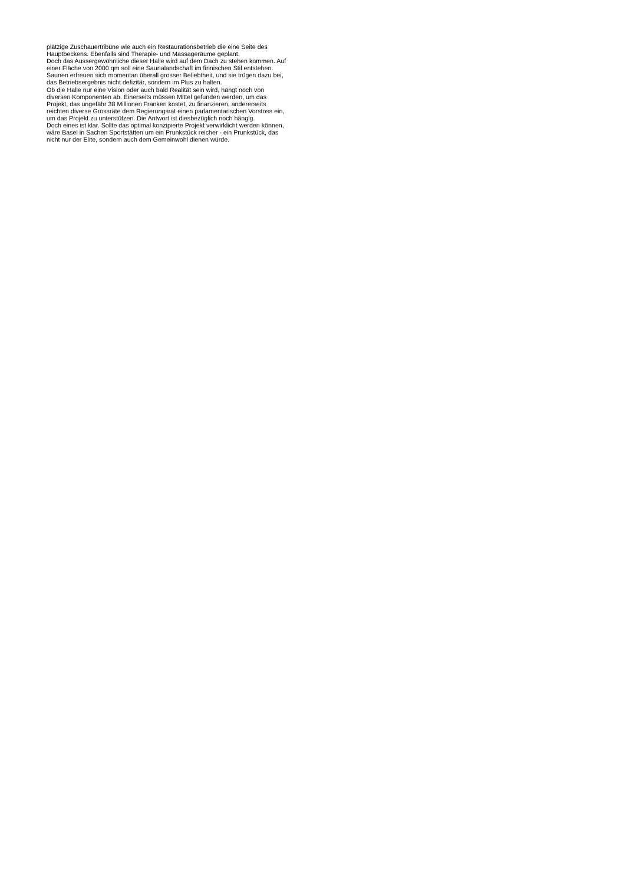plätzige Zuschauertribüne wie auch ein Restaurationsbetrieb die eine Seite des
Hauptbeckens. Ebenfalls sind Therapie- und Massageräume geplant.
Doch das Aussergewöhnliche dieser Halle wird auf dem Dach zu stehen kommen. Auf
einer Fläche von 2000 qm soll eine Saunalandschaft im finnischen Stil entstehen.
Saunen erfreuen sich momentan überall grosser Beliebtheit, und sie trügen dazu bei,
das Betriebsergebnis nicht defizitär, sondern im Plus zu halten.
Ob die Halle nur eine Vision oder auch bald Realität sein wird, hängt noch von
diversen Komponenten ab. Einerseits müssen Mittel gefunden werden, um das
Projekt, das ungefähr 38 Millionen Franken kostet, zu finanzieren, andererseits
reichten diverse Grossräte dem Regierungsrat einen parlamentarischen Vorstoss ein,
um das Projekt zu unterstützen. Die Antwort ist diesbezüglich noch hängig.
Doch eines ist klar. Sollte das optimal konzipierte Projekt verwirklicht werden können,
wäre Basel in Sachen Sportstätten um ein Prunkstück reicher - ein Prunkstück, das
nicht nur der Elite, sondern auch dem Gemeinwohl dienen würde.